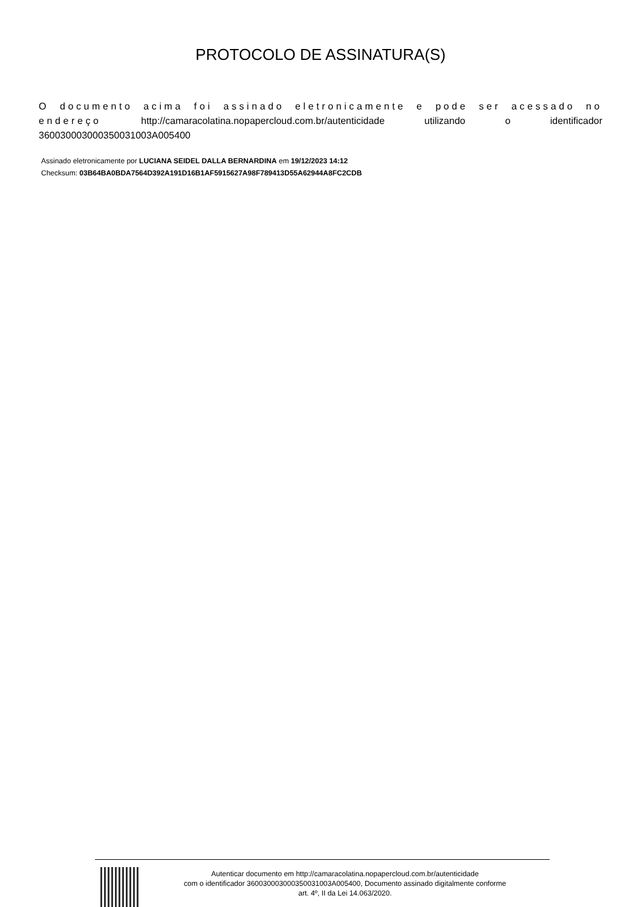PROTOCOLO DE ASSINATURA(S)
O documento acima foi assinado eletronicamente e pode ser acessado no endereço http://camaracolatina.nopapercloud.com.br/autenticidade utilizando o identificador 360030003000350031003A005400
Assinado eletronicamente por LUCIANA SEIDEL DALLA BERNARDINA em 19/12/2023 14:12
Checksum: 03B64BA0BDA7564D392A191D16B1AF5915627A98F789413D55A62944A8FC2CDB
Autenticar documento em http://camaracolatina.nopapercloud.com.br/autenticidade
com o identificador 360030003000350031003A005400, Documento assinado digitalmente conforme
art. 4º, II da Lei 14.063/2020.